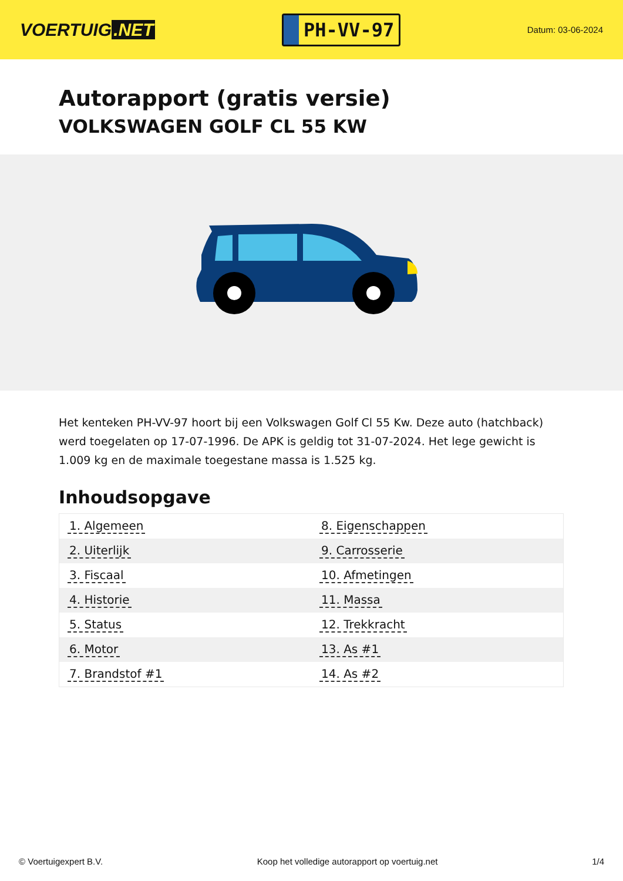VOERTUIG.NET
PH-VV-97
Datum: 03-06-2024
Autorapport (gratis versie)
VOLKSWAGEN GOLF CL 55 KW
Het kenteken PH-VV-97 hoort bij een Volkswagen Golf Cl 55 Kw. Deze auto (hatchback) werd toegelaten op 17-07-1996. De APK is geldig tot 31-07-2024. Het lege gewicht is 1.009 kg en de maximale toegestane massa is 1.525 kg.
Inhoudsopgave
| 1. Algemeen | 8. Eigenschappen |
| 2. Uiterlijk | 9. Carrosserie |
| 3. Fiscaal | 10. Afmetingen |
| 4. Historie | 11. Massa |
| 5. Status | 12. Trekkracht |
| 6. Motor | 13. As #1 |
| 7. Brandstof #1 | 14. As #2 |
© Voertuigexpert B.V. Koop het volledige autorapport op voertuig.net 1/4